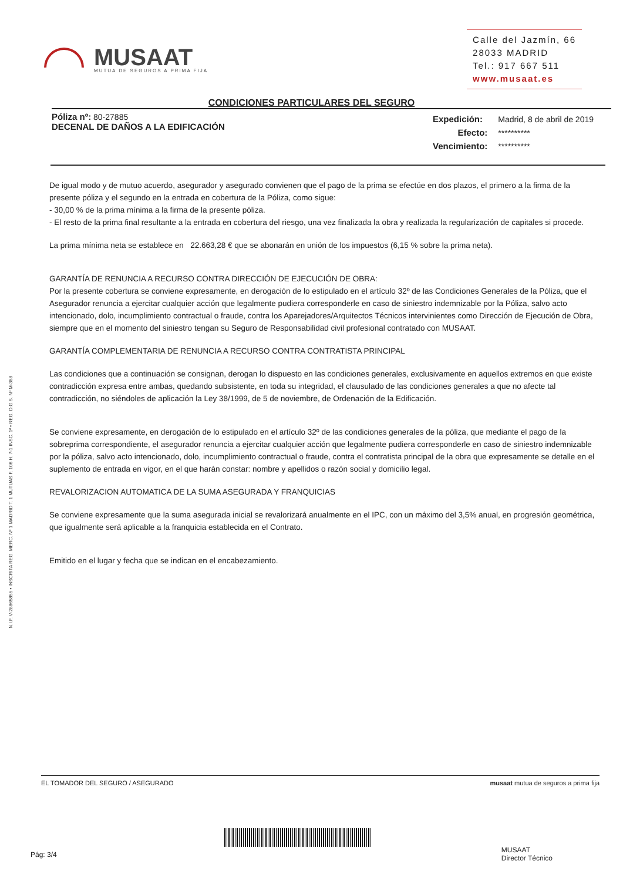N.I.F. V-28865855 • INSCRITA REG. MERC. Nº 1 MADRID T. 1 MUTUAS F. 106 H. 7-1 INSC. 1ª • REG. D.G.S. Nº M-368
MUSAAT
MUTUA DE SEGUROS A PRIMA FIJA
Calle del Jazmín, 66
28033 MADRID
Tel.: 917 667 511
www.musaat.es
CONDICIONES PARTICULARES DEL SEGURO
Póliza nº: 80-27885
DECENAL DE DAÑOS A LA EDIFICACIÓN
| Expedición: | Madrid, 8 de abril de 2019 |
| Efecto: | ********** |
| Vencimiento: | ********** |
De igual modo y de mutuo acuerdo, asegurador y asegurado convienen que el pago de la prima se efectúe en dos plazos, el primero a la firma de la presente póliza y el segundo en la entrada en cobertura de la Póliza, como sigue:
- 30,00 % de la prima mínima a la firma de la presente póliza.
- El resto de la prima final resultante a la entrada en cobertura del riesgo, una vez finalizada la obra y realizada la regularización de capitales si procede.
La prima mínima neta se establece en 22.663,28 € que se abonarán en unión de los impuestos (6,15 % sobre la prima neta).
GARANTÍA DE RENUNCIA A RECURSO CONTRA DIRECCIÓN DE EJECUCIÓN DE OBRA:
Por la presente cobertura se conviene expresamente, en derogación de lo estipulado en el artículo 32º de las Condiciones Generales de la Póliza, que el Asegurador renuncia a ejercitar cualquier acción que legalmente pudiera corresponderle en caso de siniestro indemnizable por la Póliza, salvo acto intencionado, dolo, incumplimiento contractual o fraude, contra los Aparejadores/Arquitectos Técnicos intervinientes como Dirección de Ejecución de Obra, siempre que en el momento del siniestro tengan su Seguro de Responsabilidad civil profesional contratado con MUSAAT.
GARANTÍA COMPLEMENTARIA DE RENUNCIA A RECURSO CONTRA CONTRATISTA PRINCIPAL
Las condiciones que a continuación se consignan, derogan lo dispuesto en las condiciones generales, exclusivamente en aquellos extremos en que existe contradicción expresa entre ambas, quedando subsistente, en toda su integridad, el clausulado de las condiciones generales a que no afecte tal contradicción, no siéndoles de aplicación la Ley 38/1999, de 5 de noviembre, de Ordenación de la Edificación.
Se conviene expresamente, en derogación de lo estipulado en el artículo 32º de las condiciones generales de la póliza, que mediante el pago de la sobreprima correspondiente, el asegurador renuncia a ejercitar cualquier acción que legalmente pudiera corresponderle en caso de siniestro indemnizable por la póliza, salvo acto intencionado, dolo, incumplimiento contractual o fraude, contra el contratista principal de la obra que expresamente se detalle en el suplemento de entrada en vigor, en el que harán constar: nombre y apellidos o razón social y domicilio legal.
REVALORIZACION AUTOMATICA DE LA SUMA ASEGURADA Y FRANQUICIAS
Se conviene expresamente que la suma asegurada inicial se revalorizará anualmente en el IPC, con un máximo del 3,5% anual, en progresión geométrica, que igualmente será aplicable a la franquicia establecida en el Contrato.
Emitido en el lugar y fecha que se indican en el encabezamiento.
EL TOMADOR DEL SEGURO / ASEGURADO musaat mutua de seguros a prima fija
Pág: 3/4
MUSAAT
Director Técnico